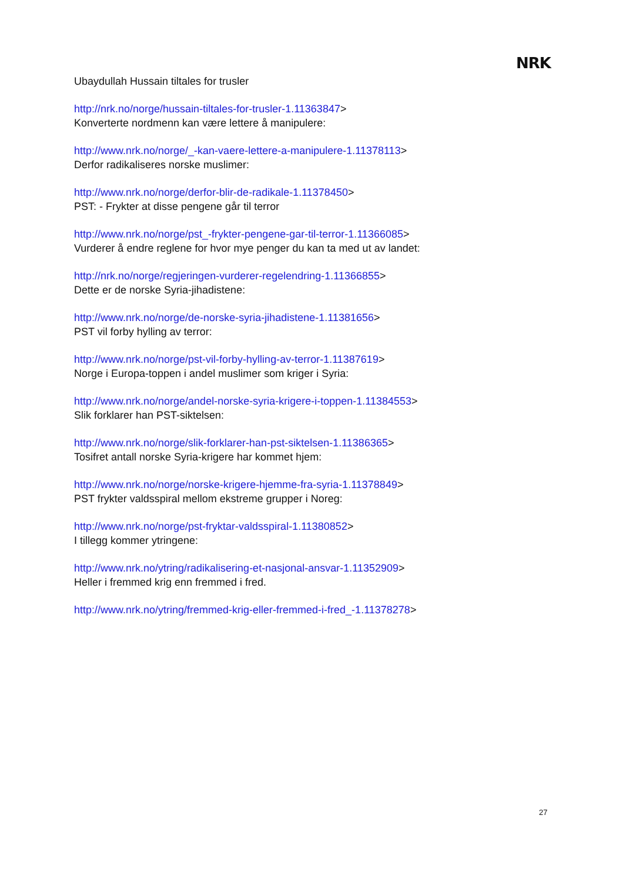NRK
Ubaydullah Hussain tiltales for trusler
http://nrk.no/norge/hussain-tiltales-for-trusler-1.11363847>
Konverterte nordmenn kan være lettere å manipulere:
http://www.nrk.no/norge/_-kan-vaere-lettere-a-manipulere-1.11378113>
Derfor radikaliseres norske muslimer:
http://www.nrk.no/norge/derfor-blir-de-radikale-1.11378450>
PST: - Frykter at disse pengene går til terror
http://www.nrk.no/norge/pst_-frykter-pengene-gar-til-terror-1.11366085>
Vurderer å endre reglene for hvor mye penger du kan ta med ut av landet:
http://nrk.no/norge/regjeringen-vurderer-regelendring-1.11366855>
Dette er de norske Syria-jihadistene:
http://www.nrk.no/norge/de-norske-syria-jihadistene-1.11381656>
PST vil forby hylling av terror:
http://www.nrk.no/norge/pst-vil-forby-hylling-av-terror-1.11387619>
Norge i Europa-toppen i andel muslimer som kriger i Syria:
http://www.nrk.no/norge/andel-norske-syria-krigere-i-toppen-1.11384553>
Slik forklarer han PST-siktelsen:
http://www.nrk.no/norge/slik-forklarer-han-pst-siktelsen-1.11386365>
Tosifret antall norske Syria-krigere har kommet hjem:
http://www.nrk.no/norge/norske-krigere-hjemme-fra-syria-1.11378849>
PST frykter valdsspiral mellom ekstreme grupper i Noreg:
http://www.nrk.no/norge/pst-fryktar-valdsspiral-1.11380852>
I tillegg kommer ytringene:
http://www.nrk.no/ytring/radikalisering-et-nasjonal-ansvar-1.11352909>
Heller i fremmed krig enn fremmed i fred.
http://www.nrk.no/ytring/fremmed-krig-eller-fremmed-i-fred_-1.11378278>
27